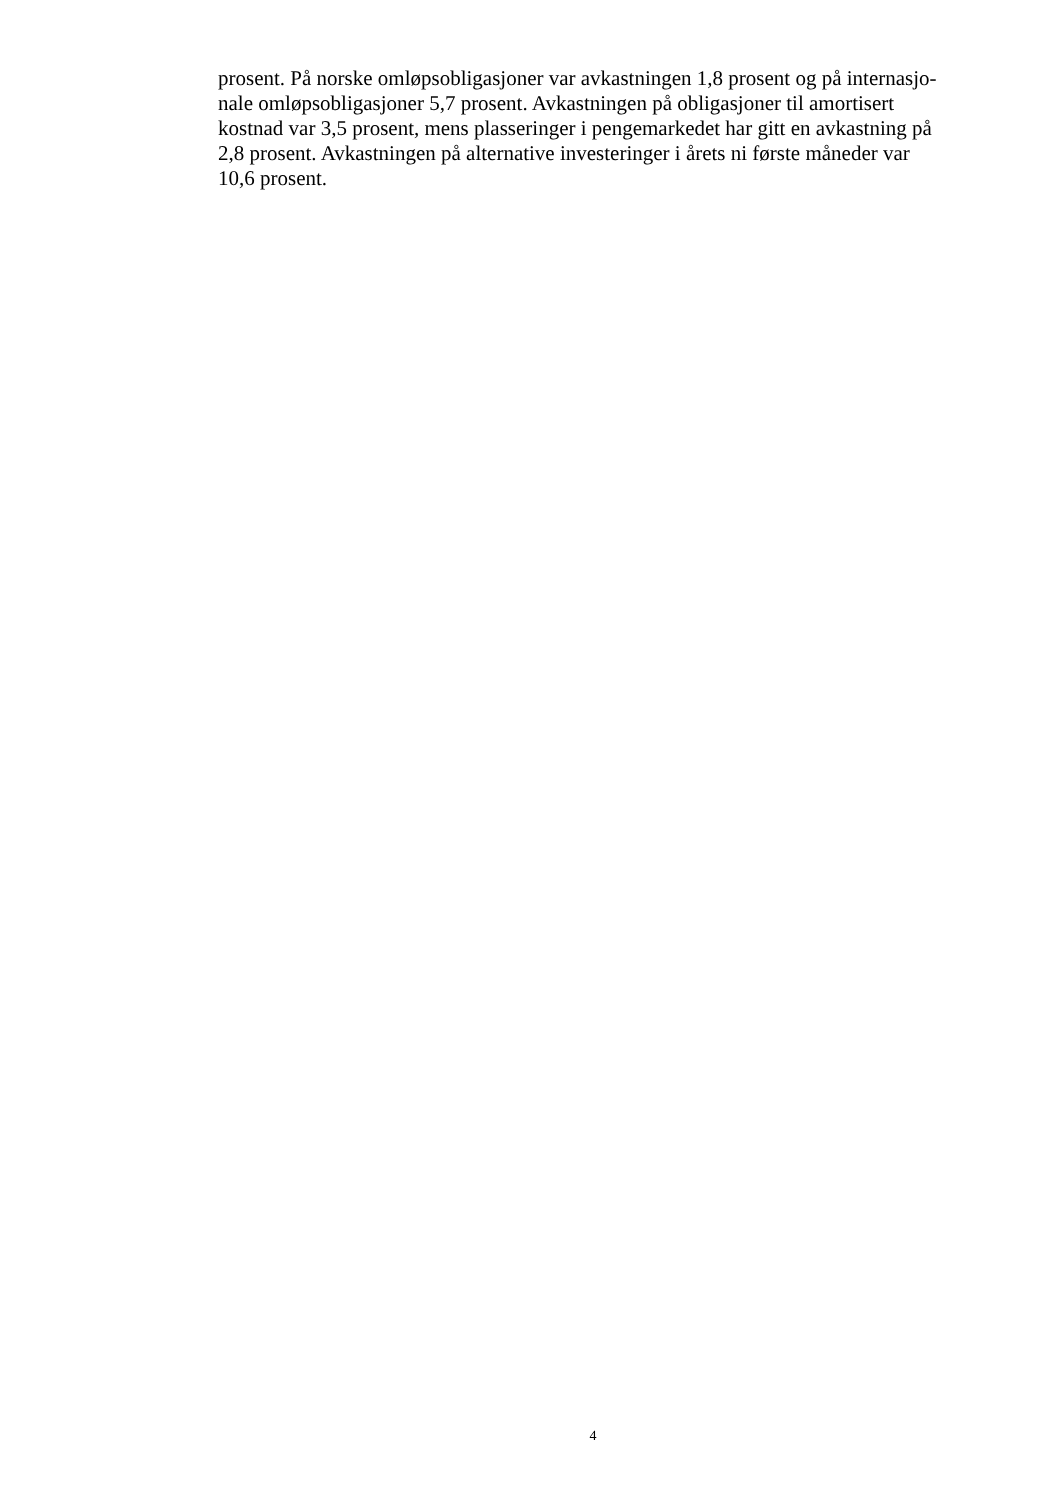prosent. På norske omløpsobligasjoner var avkastningen 1,8 prosent og på internasjo-
nale omløpsobligasjoner 5,7 prosent. Avkastningen på obligasjoner til amortisert
kostnad var 3,5 prosent, mens plasseringer i pengemarkedet har gitt en avkastning på
2,8 prosent. Avkastningen på alternative investeringer i årets ni første måneder var
10,6 prosent.
4